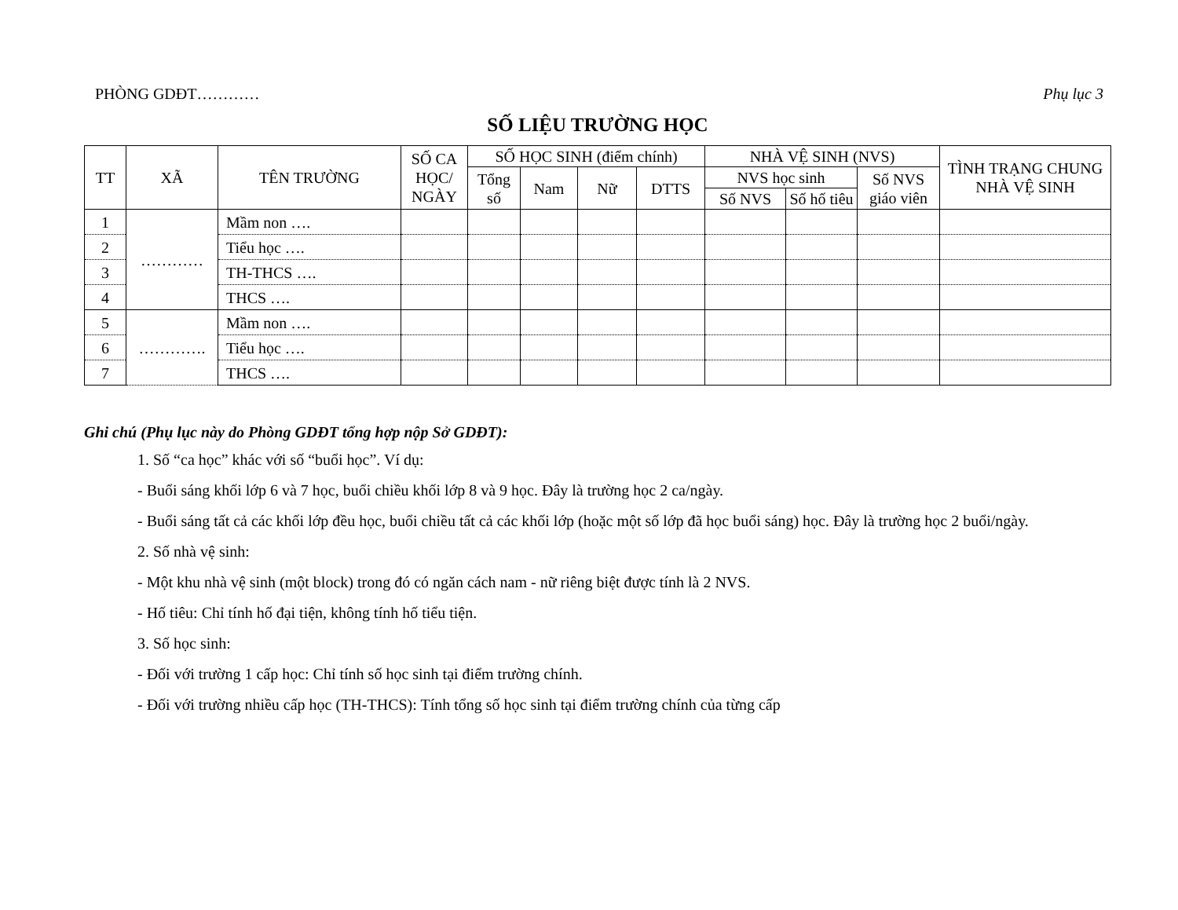PHÒNG GDĐT………… Phụ lục 3
SỐ LIỆU TRƯỜNG HỌC
| TT | XÃ | TÊN TRƯỜNG | SỐ CA HỌC/ NGÀY | SỐ HỌC SINH (điểm chính) | | | | NHÀ VỆ SINH (NVS) | | | TÌNH TRẠNG CHUNG NHÀ VỆ SINH |
| --- | --- | --- | --- | --- | --- | --- | --- | --- | --- | --- | --- |
| | | | | Tổng số | Nam | Nữ | DTTS | NVS học sinh | | Số NVS giáo viên | |
| | | | | | | | | Số NVS | Số hố tiêu | | |
| 1 | ………… | Mầm non …. | | | | | | | | | |
| 2 | | Tiểu học …. | | | | | | | | | |
| 3 | | TH-THCS …. | | | | | | | | | |
| 4 | | THCS …. | | | | | | | | | |
| 5 | …………. | Mầm non …. | | | | | | | | | |
| 6 | | Tiểu học …. | | | | | | | | | |
| 7 | | THCS …. | | | | | | | | | |
Ghi chú (Phụ lục này do Phòng GDĐT tổng hợp nộp Sở GDĐT):
1. Số “ca học” khác với số “buổi học”. Ví dụ:
- Buổi sáng khối lớp 6 và 7 học, buổi chiều khối lớp 8 và 9 học. Đây là trường học 2 ca/ngày.
- Buổi sáng tất cả các khối lớp đều học, buổi chiều tất cả các khối lớp (hoặc một số lớp đã học buổi sáng) học. Đây là trường học 2 buổi/ngày.
2. Số nhà vệ sinh:
- Một khu nhà vệ sinh (một block) trong đó có ngăn cách nam - nữ riêng biệt được tính là 2 NVS.
- Hố tiêu: Chỉ tính hố đại tiện, không tính hố tiểu tiện.
3. Số học sinh:
- Đối với trường 1 cấp học: Chỉ tính số học sinh tại điểm trường chính.
- Đối với trường nhiều cấp học (TH-THCS): Tính tổng số học sinh tại điểm trường chính của từng cấp